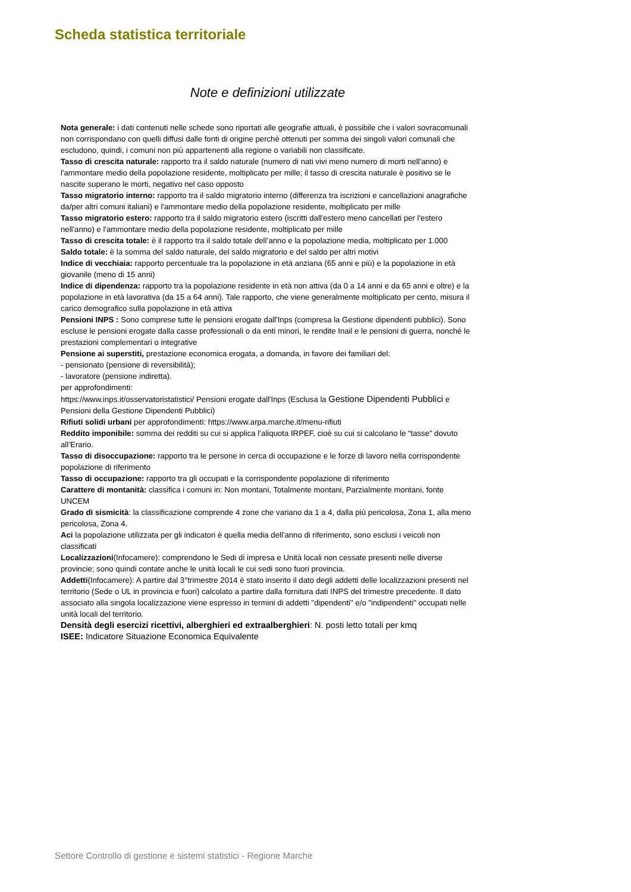Scheda statistica territoriale
Note e definizioni utilizzate
Nota generale: i dati contenuti nelle schede sono riportati alle geografie attuali, è possibile che i valori sovracomunali non corrispondano con quelli diffusi dalle fonti di origine perchè ottenuti per somma dei singoli valori comunali che escludono, quindi, i comuni non più appartenenti alla regione o variabili non classificate.
Tasso di crescita naturale: rapporto tra il saldo naturale (numero di nati vivi meno numero di morti nell'anno) e l'ammontare medio della popolazione residente, moltiplicato per mille; il tasso di crescita naturale è positivo se le nascite superano le morti, negativo nel caso opposto
Tasso migratorio interno: rapporto tra il saldo migratorio interno (differenza tra iscrizioni e cancellazioni anagrafiche da/per altri comuni italiani) e l'ammontare medio della popolazione residente, moltiplicato per mille
Tasso migratorio estero: rapporto tra il saldo migratorio estero (iscritti dall'estero meno cancellati per l'estero nell'anno) e l'ammontare medio della popolazione residente, moltiplicato per mille
Tasso di crescita totale: è il rapporto tra il saldo totale dell’anno e la popolazione media, moltiplicato per 1.000
Saldo totale: è la somma del saldo naturale, del saldo migratorio e del saldo per altri motivi
Indice di vecchiaia: rapporto percentuale tra la popolazione in età anziana (65 anni e più) e la popolazione in età giovanile (meno di 15 anni)
Indice di dipendenza: rapporto tra la popolazione residente in età non attiva (da 0 a 14 anni e da 65 anni e oltre) e la popolazione in età lavorativa (da 15 a 64 anni). Tale rapporto, che viene generalmente moltiplicato per cento, misura il carico demografico sulla popolazione in età attiva
Pensioni INPS : Sono comprese tutte le pensioni erogate dall'Inps (compresa la Gestione dipendenti pubblici). Sono escluse le pensioni erogate dalla casse professionali o da enti minori, le rendite Inail e le pensioni di guerra, nonché le prestazioni complementari o integrative
Pensione ai superstiti, prestazione economica erogata, a domanda, in favore dei familiari del:
- pensionato (pensione di reversibilità);
- lavoratore (pensione indiretta).
per approfondimenti:
https://www.inps.it/osservatoristatistici/ Pensioni erogate dall'Inps (Esclusa la Gestione Dipendenti Pubblici e Pensioni della Gestione Dipendenti Pubblici)
Rifiuti solidi urbani per approfondimenti: https://www.arpa.marche.it/menu-rifiuti
Reddito imponibile: somma dei redditi su cui si applica l’aliquota IRPEF, cioè su cui si calcolano le “tasse” dovuto all’Erario.
Tasso di disoccupazione: rapporto tra le persone in cerca di occupazione e le forze di lavoro nella corrispondente popolazione di riferimento
Tasso di occupazione: rapporto tra gli occupati e la corrispondente popolazione di riferimento
Carattere di montanità: classifica i comuni in: Non montani, Totalmente montani, Parzialmente montani, fonte UNCEM
Grado di sismicità: la classificazione comprende 4 zone che variano da 1 a 4, dalla più pericolosa, Zona 1, alla meno pericolosa, Zona 4.
Aci la popolazione utilizzata per gli indicatori è quella media dell'anno di riferimento, sono esclusi i veicoli non classificati
Localizzazioni(Infocamere): comprendono le Sedi di impresa e Unità locali non cessate presenti nelle diverse provincie; sono quindi contate anche le unità locali le cui sedi sono fuori provincia.
Addetti(Infocamere): A partire dal 3°trimestre 2014 è stato inserito il dato degli addetti delle localizzazioni presenti nel territorio (Sede o UL in provincia e fuori) calcolato a partire dalla fornitura dati INPS del trimestre precedente. Il dato associato alla singola localizzazione viene espresso in termini di addetti "dipendenti" e/o "indipendenti" occupati nelle unità locali del territorio.
Densità degli esercizi ricettivi, alberghieri ed extraalberghieri: N. posti letto totali per kmq
ISEE: Indicatore Situazione Economica Equivalente
Settore Controllo di gestione e sistemi statistici - Regione Marche